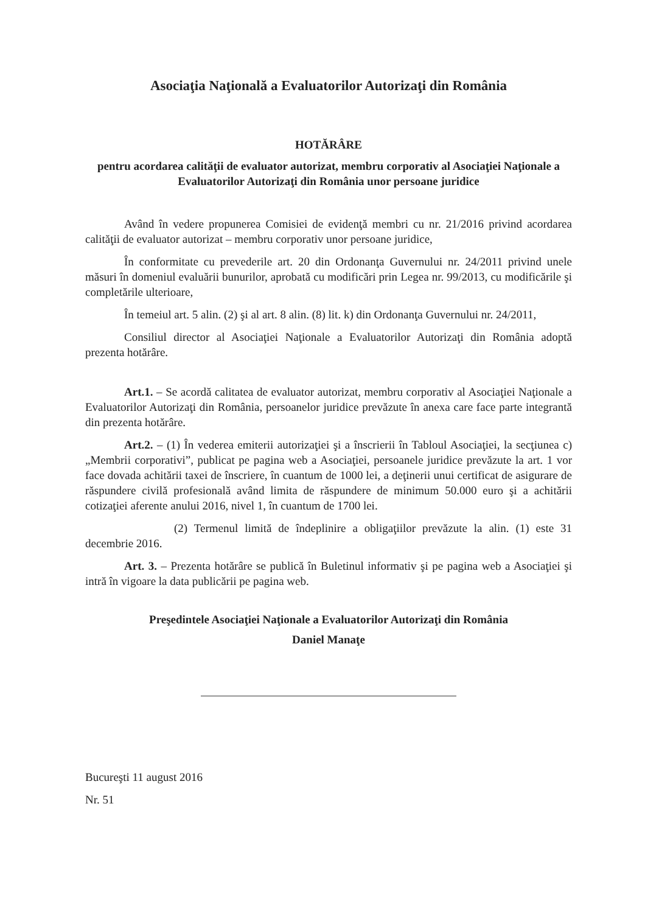Asociaţia Naţională a Evaluatorilor Autorizaţi din România
HOTĂRÂRE
pentru acordarea calităţii de evaluator autorizat, membru corporativ al Asociaţiei Naţionale a Evaluatorilor Autorizaţi din România unor persoane juridice
Având în vedere propunerea Comisiei de evidenţă membri cu nr. 21/2016 privind acordarea calităţii de evaluator autorizat – membru corporativ unor persoane juridice,
În conformitate cu prevederile art. 20 din Ordonanţa Guvernului nr. 24/2011 privind unele măsuri în domeniul evaluării bunurilor, aprobată cu modificări prin Legea nr. 99/2013, cu modificările şi completările ulterioare,
În temeiul art. 5 alin. (2) şi al art. 8 alin. (8) lit. k) din Ordonanţa Guvernului nr. 24/2011,
Consiliul director al Asociaţiei Naţionale a Evaluatorilor Autorizaţi din România adoptă prezenta hotărâre.
Art.1. – Se acordă calitatea de evaluator autorizat, membru corporativ al Asociaţiei Naţionale a Evaluatorilor Autorizaţi din România, persoanelor juridice prevăzute în anexa care face parte integrantă din prezenta hotărâre.
Art.2. – (1) În vederea emiterii autorizaţiei şi a înscrierii în Tabloul Asociaţiei, la secţiunea c) „Membrii corporativi”, publicat pe pagina web a Asociaţiei, persoanele juridice prevăzute la art. 1 vor face dovada achitării taxei de înscriere, în cuantum de 1000 lei, a deţinerii unui certificat de asigurare de răspundere civilă profesională având limita de răspundere de minimum 50.000 euro şi a achitării cotizaţiei aferente anului 2016, nivel 1, în cuantum de 1700 lei.
(2) Termenul limită de îndeplinire a obligaţiilor prevăzute la alin. (1) este 31 decembrie 2016.
Art. 3. – Prezenta hotărâre se publică în Buletinul informativ şi pe pagina web a Asociaţiei şi intră în vigoare la data publicării pe pagina web.
Preşedintele Asociaţiei Naţionale a Evaluatorilor Autorizaţi din România
Daniel Manaţe
Bucureşti 11 august 2016
Nr. 51